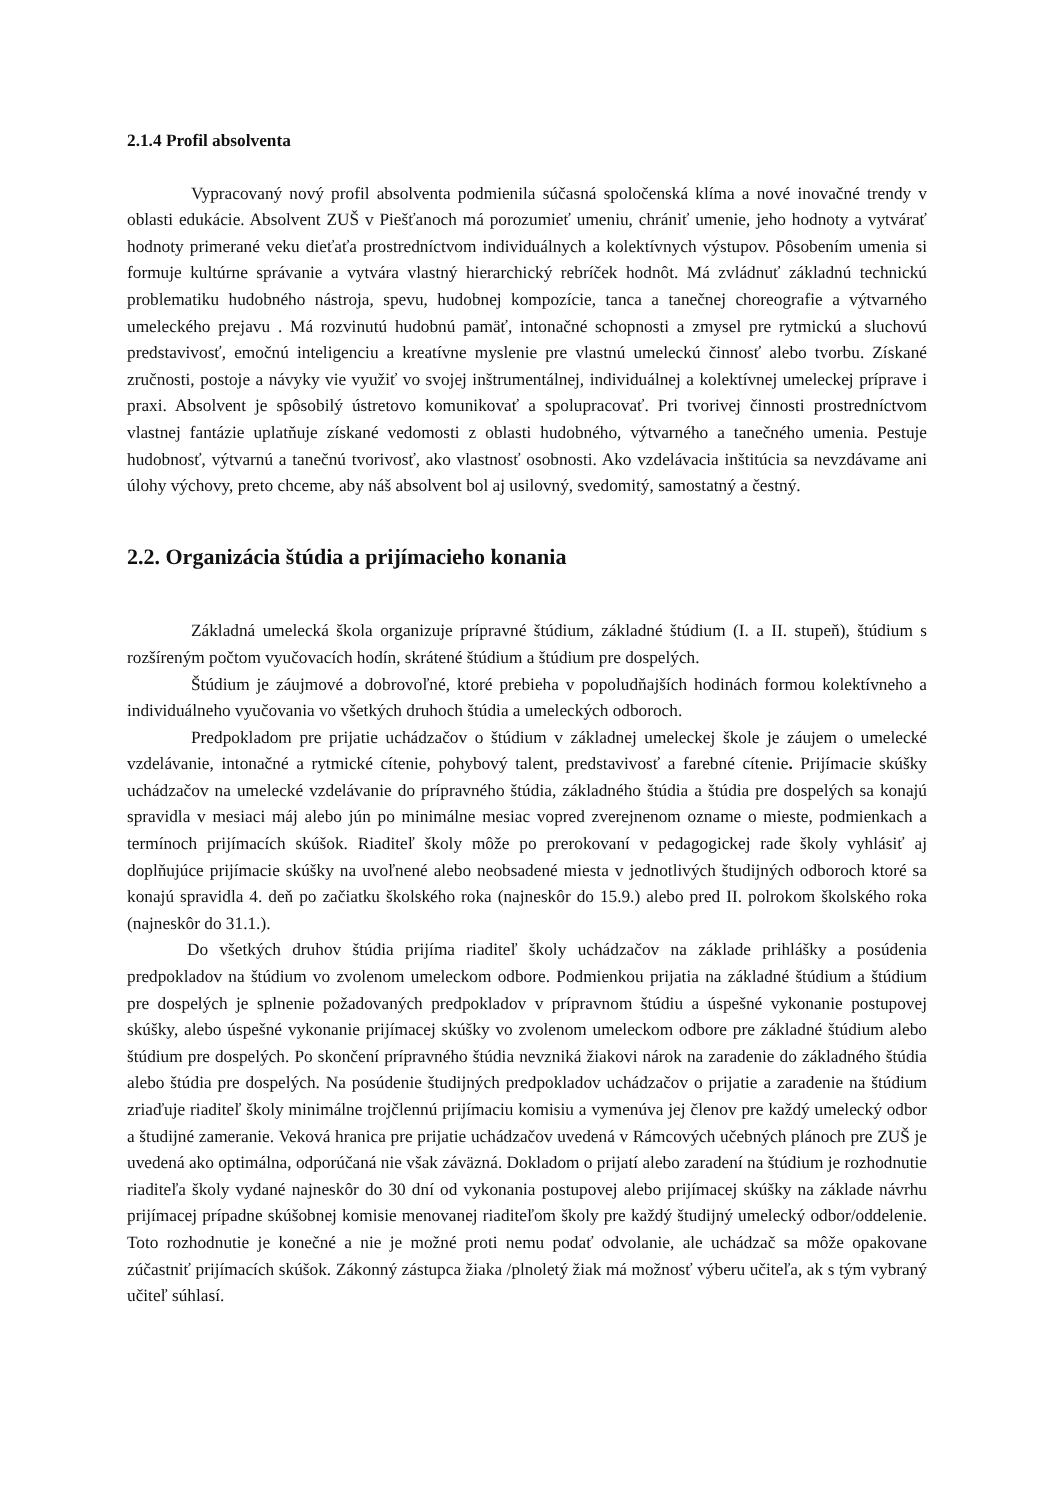2.1.4 Profil absolventa
Vypracovaný nový profil absolventa podmienila súčasná spoločenská klíma a nové inovačné trendy v oblasti edukácie. Absolvent ZUŠ v Piešťanoch má porozumieť umeniu, chrániť umenie, jeho hodnoty a vytvárať hodnoty primerané veku dieťaťa prostredníctvom individuálnych a kolektívnych výstupov. Pôsobením umenia si formuje kultúrne správanie a vytvára vlastný hierarchický rebríček hodnôt. Má zvládnuť základnú technickú problematiku hudobného nástroja, spevu, hudobnej kompozície, tanca a tanečnej choreografie a výtvarného umeleckého prejavu . Má rozvinutú hudobnú pamäť, intonačné schopnosti a zmysel pre rytmickú a sluchovú predstavivosť, emočnú inteligenciu a kreatívne myslenie pre vlastnú umeleckú činnosť alebo tvorbu. Získané zručnosti, postoje a návyky vie využiť vo svojej inštrumentálnej, individuálnej a kolektívnej umeleckej príprave i praxi. Absolvent je spôsobilý ústretovo komunikovať a spolupracovať. Pri tvorivej činnosti prostredníctvom vlastnej fantázie uplatňuje získané vedomosti z oblasti hudobného, výtvarného a tanečného umenia. Pestuje hudobnosť, výtvarnú a tanečnú tvorivosť, ako vlastnosť osobnosti. Ako vzdelávacia inštitúcia sa nevzdávame ani úlohy výchovy, preto chceme, aby náš absolvent bol aj usilovný, svedomitý, samostatný a čestný.
2.2. Organizácia štúdia a prijímacieho konania
Základná umelecká škola organizuje prípravné štúdium, základné štúdium (I. a II. stupeň), štúdium s rozšíreným počtom vyučovacích hodín, skrátené štúdium a štúdium pre dospelých.
Štúdium je záujmové a dobrovoľné, ktoré prebieha v popoludňajších hodinách formou kolektívneho a individuálneho vyučovania vo všetkých druhoch štúdia a umeleckých odboroch.
Predpokladom pre prijatie uchádzačov o štúdium v základnej umeleckej škole je záujem o umelecké vzdelávanie, intonačné a rytmické cítenie, pohybový talent, predstavivosť a farebné cítenie. Prijímacie skúšky uchádzačov na umelecké vzdelávanie do prípravného štúdia, základného štúdia a štúdia pre dospelých sa konajú spravidla v mesiaci máj alebo jún po minimálne mesiac vopred zverejnenom ozname o mieste, podmienkach a termínoch prijímacích skúšok. Riaditeľ školy môže po prerokovaní v pedagogickej rade školy vyhlásiť aj doplňujúce prijímacie skúšky na uvoľnené alebo neobsadené miesta v jednotlivých študijných odboroch ktoré sa konajú spravidla 4. deň po začiatku školského roka (najneskôr do 15.9.) alebo pred II. polrokom školského roka (najneskôr do 31.1.).
Do všetkých druhov štúdia prijíma riaditeľ školy uchádzačov na základe prihlášky a posúdenia predpokladov na štúdium vo zvolenom umeleckom odbore. Podmienkou prijatia na základné štúdium a štúdium pre dospelých je splnenie požadovaných predpokladov v prípravnom štúdiu a úspešné vykonanie postupovej skúšky, alebo úspešné vykonanie prijímacej skúšky vo zvolenom umeleckom odbore pre základné štúdium alebo štúdium pre dospelých. Po skončení prípravného štúdia nevzniká žiakovi nárok na zaradenie do základného štúdia alebo štúdia pre dospelých. Na posúdenie študijných predpokladov uchádzačov o prijatie a zaradenie na štúdium zriaďuje riaditeľ školy minimálne trojčlennú prijímaciu komisiu a vymenúva jej členov pre každý umelecký odbor a študijné zameranie. Veková hranica pre prijatie uchádzačov uvedená v Rámcových učebných plánoch pre ZUŠ je uvedená ako optimálna, odporúčaná nie však záväzná. Dokladom o prijatí alebo zaradení na štúdium je rozhodnutie riaditeľa školy vydané najneskôr do 30 dní od vykonania postupovej alebo prijímacej skúšky na základe návrhu prijímacej prípadne skúšobnej komisie menovanej riaditeľom školy pre každý študijný umelecký odbor/oddelenie. Toto rozhodnutie je konečné a nie je možné proti nemu podať odvolanie, ale uchádzač sa môže opakovane zúčastniť prijímacích skúšok. Zákonný zástupca žiaka /plnoletý žiak má možnosť výberu učiteľa, ak s tým vybraný učiteľ súhlasí.